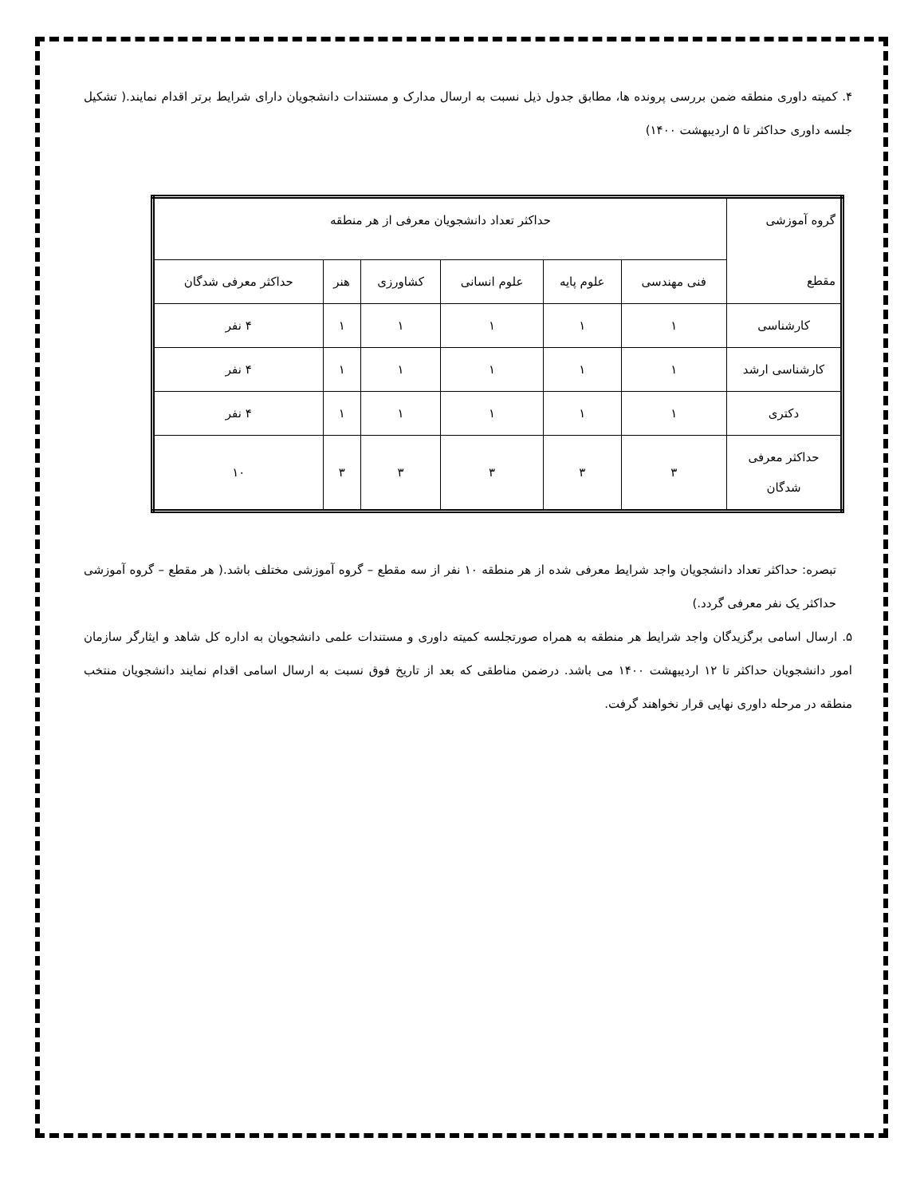۴. کمیته داوری منطقه ضمن بررسی پرونده ها، مطابق جدول ذیل نسبت به ارسال مدارک و مستندات دانشجویان دارای شرایط برتر اقدام نمایند.( تشکیل جلسه داوری حداکثر تا ۵ اردیبهشت ۱۴۰۰)
| گروه آموزشی مقطع | حداکثر تعداد دانشجویان معرفی از هر منطقه | | | | | |
| | فنی مهندسی | علوم پایه | علوم انسانی | کشاورزی | هنر | حداکثر معرفی شدگان |
| کارشناسی | ۱ | ۱ | ۱ | ۱ | ۱ | ۴ نفر |
| کارشناسی ارشد | ۱ | ۱ | ۱ | ۱ | ۱ | ۴ نفر |
| دکتری | ۱ | ۱ | ۱ | ۱ | ۱ | ۴ نفر |
| حداکثر معرفی شدگان | ۳ | ۳ | ۳ | ۳ | ۳ | ۱۰ |
تبصره: حداکثر تعداد دانشجویان واجد شرایط معرفی شده از هر منطقه ۱۰ نفر از سه مقطع – گروه آموزشی مختلف باشد.( هر مقطع – گروه آموزشی حداکثر یک نفر معرفی گردد.)
۵. ارسال اسامی برگزیدگان واجد شرایط هر منطقه به همراه صورتجلسه کمیته داوری و مستندات علمی دانشجویان به اداره کل شاهد و ایثارگر سازمان امور دانشجویان حداکثر تا ۱۲ اردیبهشت ۱۴۰۰ می باشد. درضمن مناطقی که بعد از تاریخ فوق نسبت به ارسال اسامی اقدام نمایند دانشجویان منتخب منطقه در مرحله داوری نهایی قرار نخواهند گرفت.